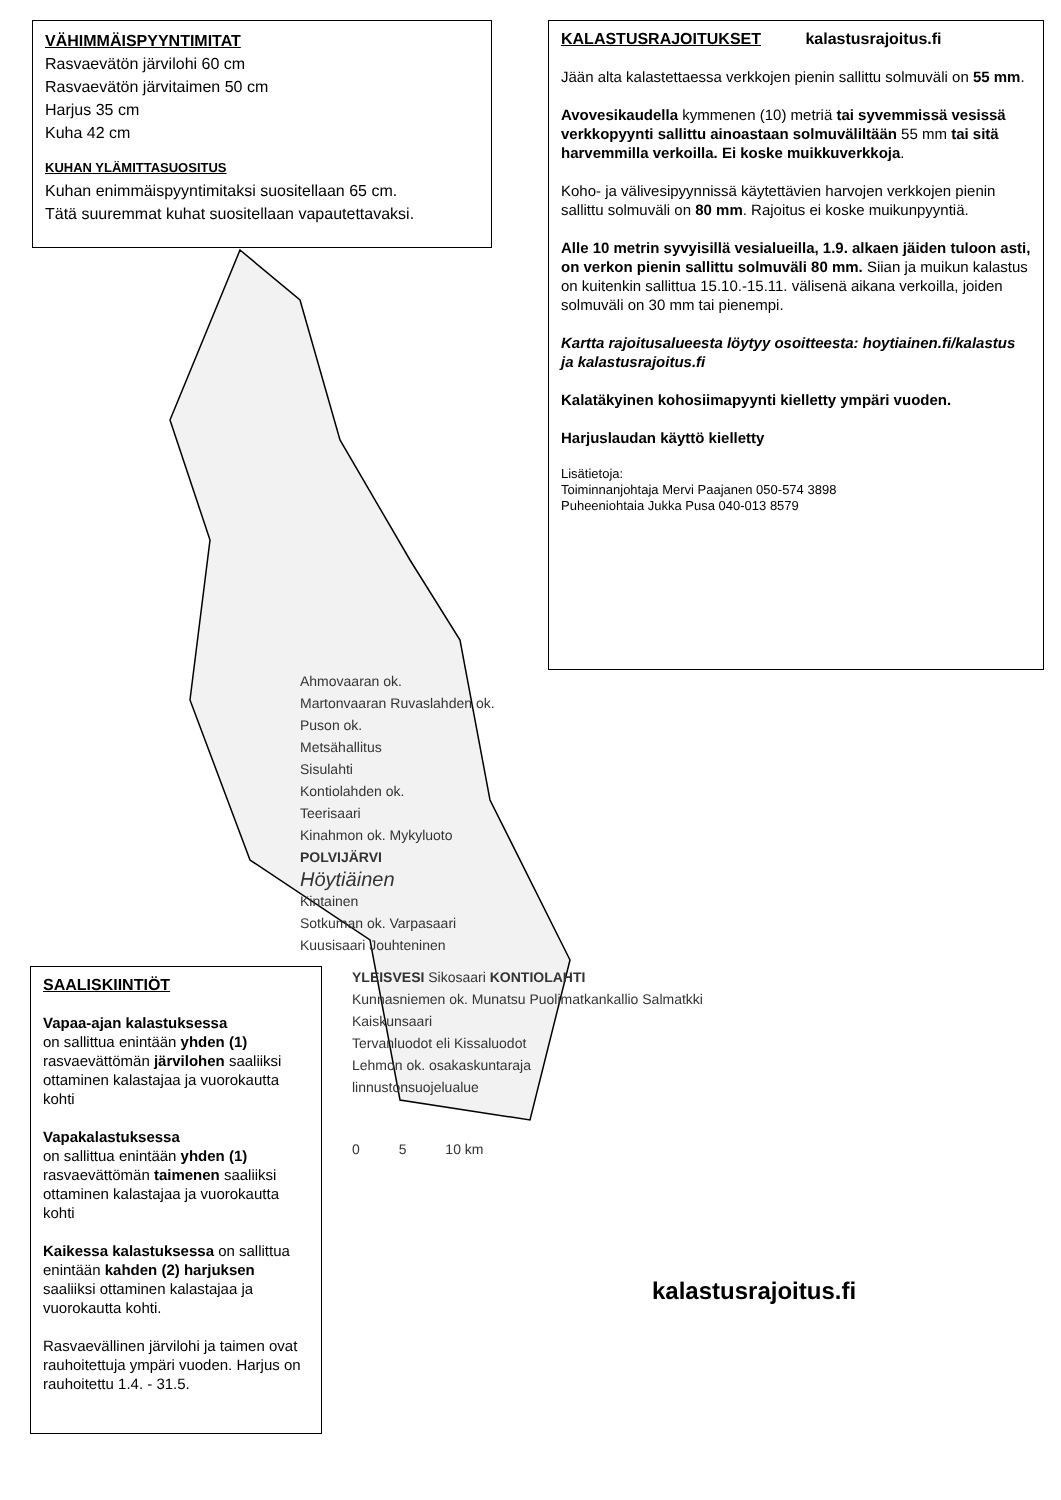VÄHIMMÄISPYYNTIMITAT
Rasvaevätön järvilohi 60 cm
Rasvaevätön järvitaimen 50 cm
Harjus 35 cm
Kuha 42 cm
KUHAN YLÄMITTASUOSITUS
Kuhan enimmäispyyntimitaksi suositellaan 65 cm.
Tätä suuremmat kuhat suositellaan vapautettavaksi.
KALASTUSRAJOITUKSET kalastusrajoitus.fi
Jään alta kalastettaessa verkkojen pienin sallittu solmuväli on 55 mm.
Avovesikaudella kymmenen (10) metriä tai syvemmissä vesissä verkkopyynti sallittu ainoastaan solmuväliltään 55 mm tai sitä harvemmilla verkoilla. Ei koske muikkuverkkoja.
Koho- ja välivesipyynnissä käytettävien harvojen verkkojen pienin sallittu solmuväli on 80 mm. Rajoitus ei koske muikunpyyntiä.
Alle 10 metrin syvyisillä vesialueilla, 1.9. alkaen jäiden tuloon asti, on verkon pienin sallittu solmuväli 80 mm. Siian ja muikun kalastus on kuitenkin sallittua 15.10.-15.11. välisenä aikana verkoilla, joiden solmuväli on 30 mm tai pienempi.
Kartta rajoitusalueesta löytyy osoitteesta: hoytiainen.fi/kalastus ja kalastusrajoitus.fi
Kalatäkyinen kohosiimapyynti kielletty ympäri vuoden.
Harjuslaudan käyttö kielletty
Lisätietoja:
Toiminnanjohtaja Mervi Paajanen 050-574 3898
Puheeniohtaia Jukka Pusa 040-013 8579
Ahmovaaran ok.
Martonvaaran Ruvaslahden ok.
Puson ok.
Metsähallitus
Sisulahti
Kontiolahden ok.
Teerisaari
Kinahmon ok. Mykyluoto
POLVIJÄRVI
Höytiäinen
Kintainen
Sotkuman ok. Varpasaari
Kuusisaari Jouhteninen
SAALISKIINTIÖT
Vapaa-ajan kalastuksessa
on sallittua enintään yhden (1) rasvaevättömän järvilohen saaliiksi ottaminen kalastajaa ja vuorokautta kohti
Vapakalastuksessa
on sallittua enintään yhden (1) rasvaevättömän taimenen saaliiksi ottaminen kalastajaa ja vuorokautta kohti
Kaikessa kalastuksessa on sallittua enintään kahden (2) harjuksen saaliiksi ottaminen kalastajaa ja vuorokautta kohti.
Rasvaevällinen järvilohi ja taimen ovat rauhoitettuja ympäri vuoden. Harjus on rauhoitettu 1.4. - 31.5.
YLEISVESI Sikosaari KONTIOLAHTI
Kunnasniemen ok. Munatsu Puolimatkankallio Salmatkki
Kaiskunsaari
Tervanluodot eli Kissaluodot
Lehmon ok. osakaskuntaraja
linnustonsuojelualue
0 5 10 km
kalastusrajoitus.fi